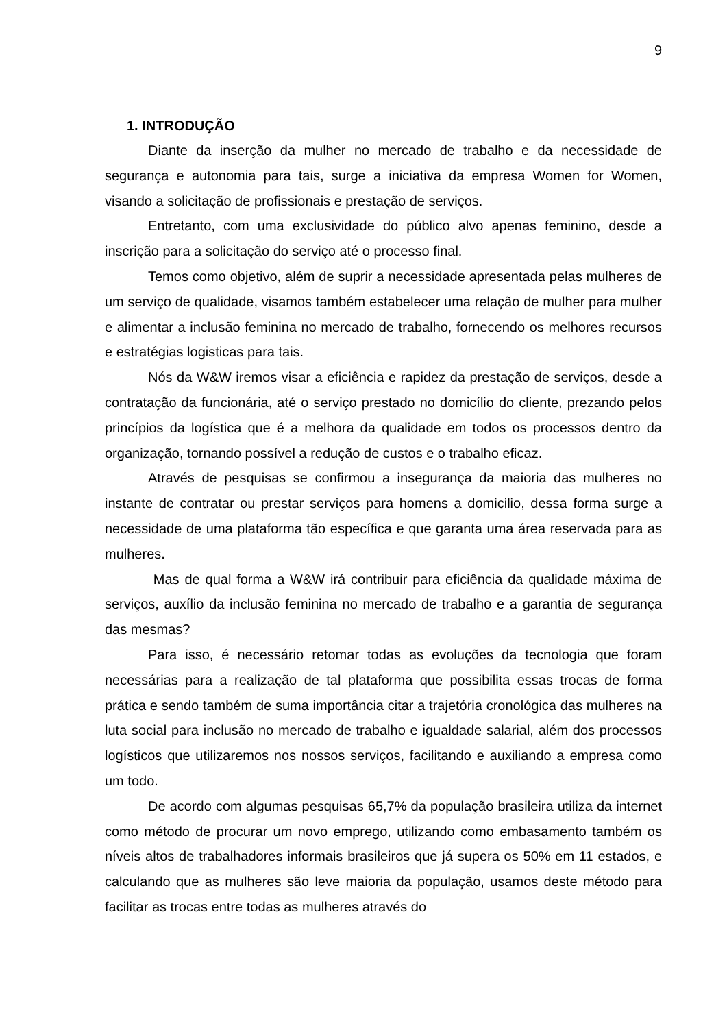9
1. INTRODUÇÃO
Diante da inserção da mulher no mercado de trabalho e da necessidade de segurança e autonomia para tais, surge a iniciativa da empresa Women for Women, visando a solicitação de profissionais e prestação de serviços.
Entretanto, com uma exclusividade do público alvo apenas feminino, desde a inscrição para a solicitação do serviço até o processo final.
Temos como objetivo, além de suprir a necessidade apresentada pelas mulheres de um serviço de qualidade, visamos também estabelecer uma relação de mulher para mulher e alimentar a inclusão feminina no mercado de trabalho, fornecendo os melhores recursos e estratégias logisticas para tais.
Nós da W&W iremos visar a eficiência e rapidez da prestação de serviços, desde a contratação da funcionária, até o serviço prestado no domicílio do cliente, prezando pelos princípios da logística que é a melhora da qualidade em todos os processos dentro da organização, tornando possível a redução de custos e o trabalho eficaz.
Através de pesquisas se confirmou a insegurança da maioria das mulheres no instante de contratar ou prestar serviços para homens a domicilio, dessa forma surge a necessidade de uma plataforma tão específica e que garanta uma área reservada para as mulheres.
Mas de qual forma a W&W irá contribuir para eficiência da qualidade máxima de serviços, auxílio da inclusão feminina no mercado de trabalho e a garantia de segurança das mesmas?
Para isso, é necessário retomar todas as evoluções da tecnologia que foram necessárias para a realização de tal plataforma que possibilita essas trocas de forma prática e sendo também de suma importância citar a trajetória cronológica das mulheres na luta social para inclusão no mercado de trabalho e igualdade salarial, além dos processos logísticos que utilizaremos nos nossos serviços, facilitando e auxiliando a empresa como um todo.
De acordo com algumas pesquisas 65,7% da população brasileira utiliza da internet como método de procurar um novo emprego, utilizando como embasamento também os níveis altos de trabalhadores informais brasileiros que já supera os 50% em 11 estados, e calculando que as mulheres são leve maioria da população, usamos deste método para facilitar as trocas entre todas as mulheres através do